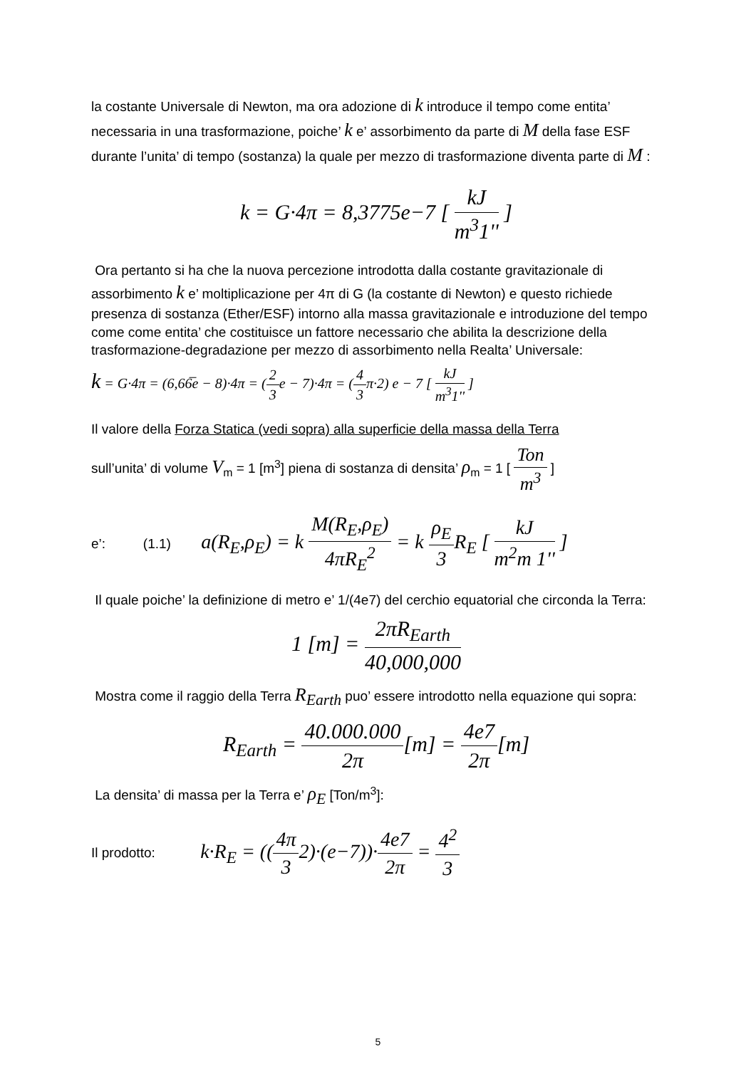la costante Universale di Newton, ma ora adozione di k introduce il tempo come entita’ necessaria in una trasformazione, poiche’ k e’ assorbimento da parte di M della fase ESF durante l’unita’ di tempo (sostanza) la quale per mezzo di trasformazione diventa parte di M :
k = G·4π = 8,3775e−7 [ kJ m<sup>3</sup>1'' ]
Ora pertanto si ha che la nuova percezione introdotta dalla costante gravitazionale di assorbimento k e’ moltiplicazione per 4π di G (la costante di Newton) e questo richiede presenza di sostanza (Ether/ESF) intorno alla massa gravitazionale e introduzione del tempo come come entita’ che costituisce un fattore necessario che abilita la descrizione della trasformazione-degradazione per mezzo di assorbimento nella Realta’ Universale:
k = G·4π = (6,66̅e − 8)·4π = (2 3e − 7)·4π = (4 3π·2) e − 7 [ kJ m<sup>3</sup>1'' ]
Il valore della Forza Statica (vedi sopra) alla superficie della massa della Terra
sull’unita’ di volume V<sub>m</sub> = 1 [m<sup>3</sup>] piena di sostanza di densita’ ρ<sub>m</sub> = 1 [ Ton m<sup>3</sup> ]
e’: (1.1) a(R<sub>E</sub>,ρ<sub>E</sub>) = k M(R<sub>E</sub>,ρ<sub>E</sub>) 4πR<sub>E</sub><sup>2</sup> = k ρ<sub>E</sub> 3 R<sub>E</sub> [ kJ m<sup>2</sup>m 1'' ]
Il quale poiche’ la definizione di metro e’ 1/(4e7) del cerchio equatorial che circonda la Terra:
1 [m] = 2πR<sub>Earth</sub> 40,000,000
Mostra come il raggio della Terra R<sub>Earth</sub> puo’ essere introdotto nella equazione qui sopra:
R<sub>Earth</sub> = 40.000.000 2π[m] = 4e7 2π[m]
La densita’ di massa per la Terra e’ ρ<sub>E</sub> [Ton/m<sup>3</sup>]:
Il prodotto: k·R<sub>E</sub> = ((4π 32)·(e−7))·4e7 2π = 4<sup>2</sup> 3
5